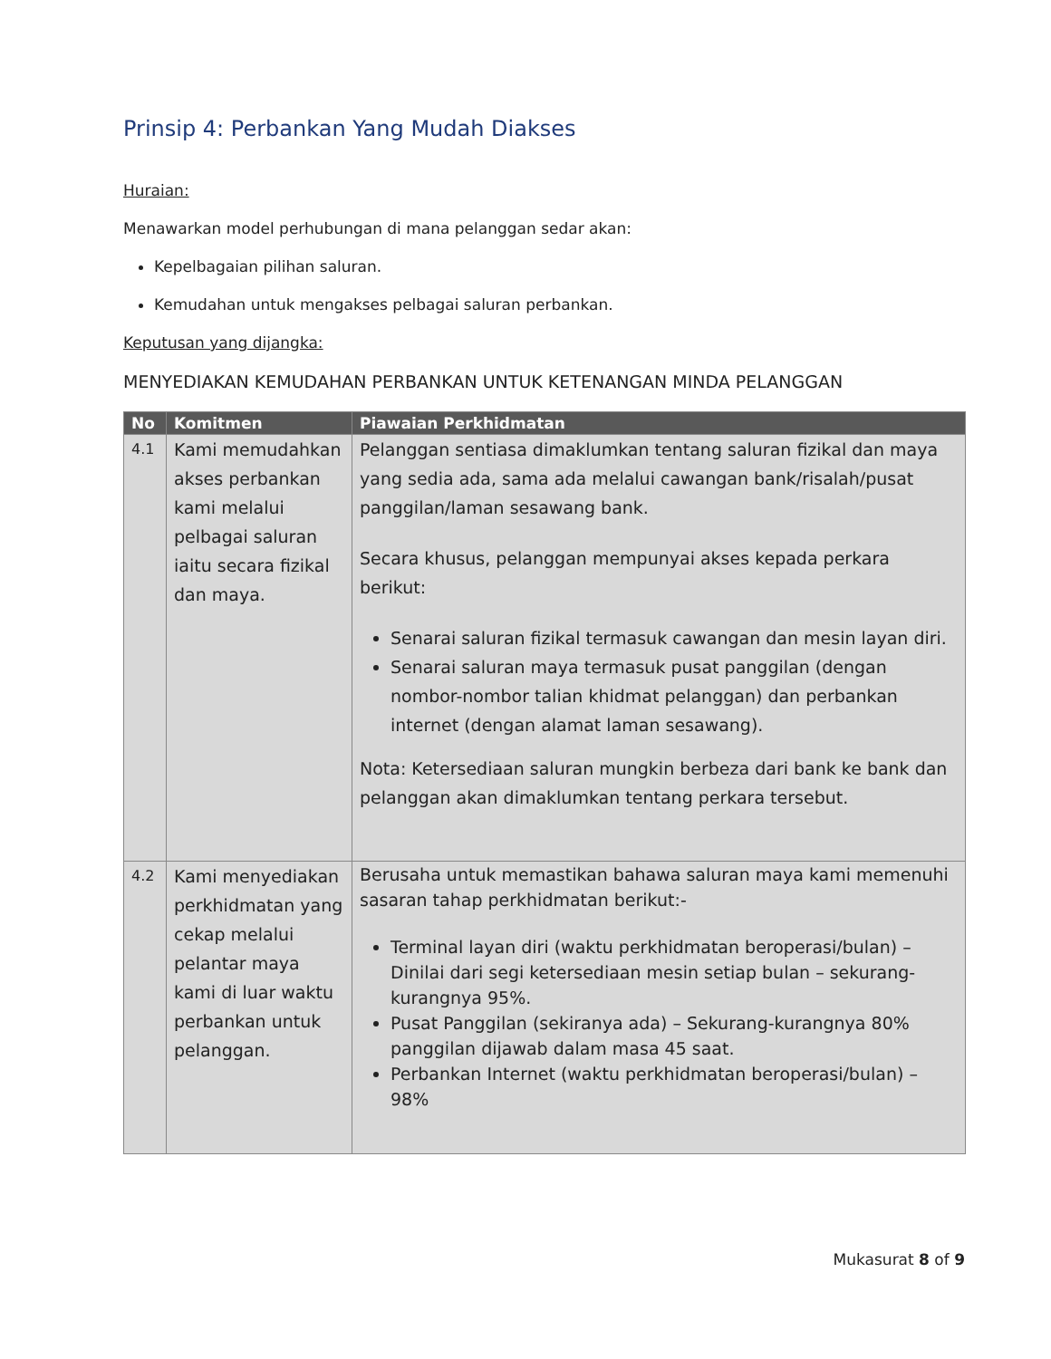Prinsip 4: Perbankan Yang Mudah Diakses
Huraian:
Menawarkan model perhubungan di mana pelanggan sedar akan:
Kepelbagaian pilihan saluran.
Kemudahan untuk mengakses pelbagai saluran perbankan.
Keputusan yang dijangka:
MENYEDIAKAN KEMUDAHAN PERBANKAN UNTUK KETENANGAN MINDA PELANGGAN
| No | Komitmen | Piawaian Perkhidmatan |
| --- | --- | --- |
| 4.1 | Kami memudahkan akses perbankan kami melalui pelbagai saluran iaitu secara fizikal dan maya. | Pelanggan sentiasa dimaklumkan tentang saluran fizikal dan maya yang sedia ada, sama ada melalui cawangan bank/risalah/pusat panggilan/laman sesawang bank. Secara khusus, pelanggan mempunyai akses kepada perkara berikut: Senarai saluran fizikal termasuk cawangan dan mesin layan diri. Senarai saluran maya termasuk pusat panggilan (dengan nombor-nombor talian khidmat pelanggan) dan perbankan internet (dengan alamat laman sesawang). Nota: Ketersediaan saluran mungkin berbeza dari bank ke bank dan pelanggan akan dimaklumkan tentang perkara tersebut. |
| 4.2 | Kami menyediakan perkhidmatan yang cekap melalui pelantar maya kami di luar waktu perbankan untuk pelanggan. | Berusaha untuk memastikan bahawa saluran maya kami memenuhi sasaran tahap perkhidmatan berikut:- Terminal layan diri (waktu perkhidmatan beroperasi/bulan) – Dinilai dari segi ketersediaan mesin setiap bulan – sekurang-kurangnya 95%. Pusat Panggilan (sekiranya ada) – Sekurang-kurangnya 80% panggilan dijawab dalam masa 45 saat. Perbankan Internet (waktu perkhidmatan beroperasi/bulan) – 98% |
Mukasurat 8 of 9